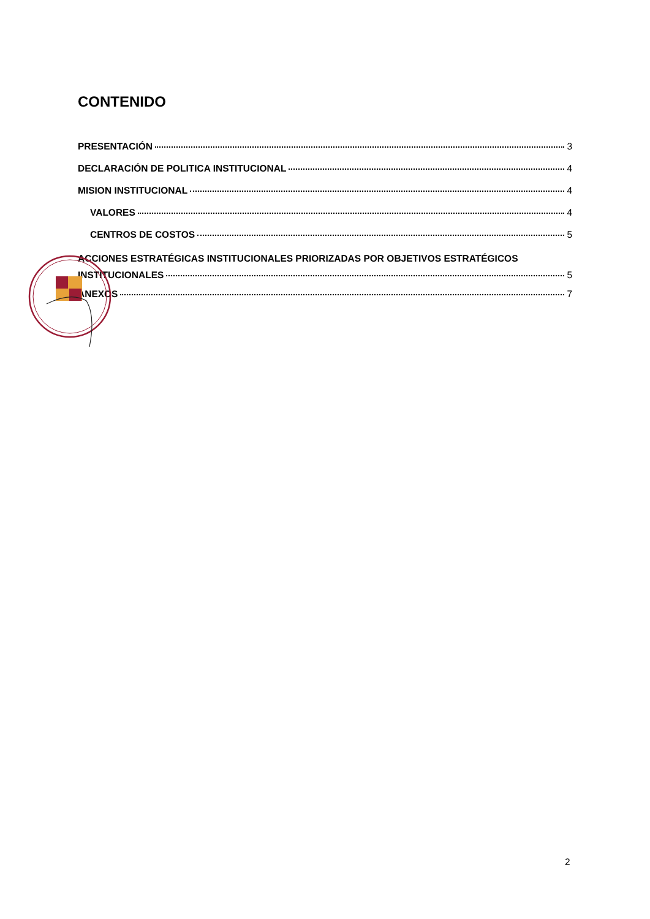CONTENIDO
PRESENTACIÓN 3
DECLARACIÓN DE POLITICA INSTITUCIONAL 4
MISION INSTITUCIONAL 4
VALORES 4
CENTROS DE COSTOS 5
ACCIONES ESTRATÉGICAS INSTITUCIONALES PRIORIZADAS POR OBJETIVOS ESTRATÉGICOS
INSTITUCIONALES 5
ANEXOS 7
2